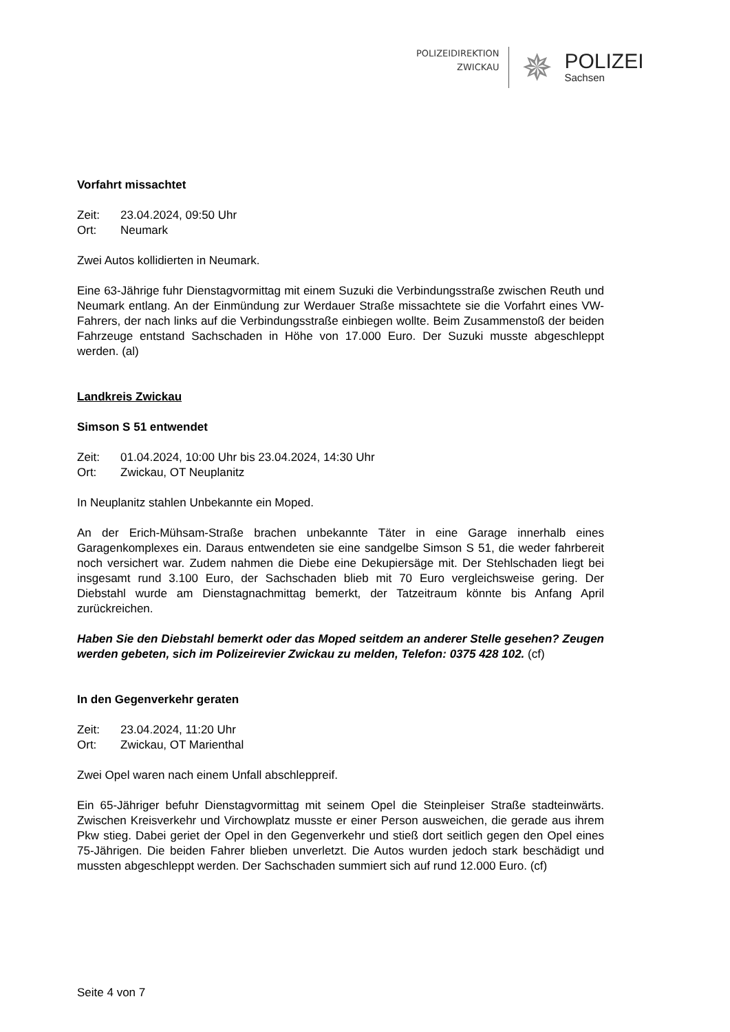POLIZEIDIREKTION
ZWICKAU
✵
POLIZEI
Sachsen
Vorfahrt missachtet
Zeit: 23.04.2024, 09:50 Uhr
Ort: Neumark
Zwei Autos kollidierten in Neumark.
Eine 63-Jährige fuhr Dienstagvormittag mit einem Suzuki die Verbindungsstraße zwischen Reuth und Neumark entlang. An der Einmündung zur Werdauer Straße missachtete sie die Vorfahrt eines VW-Fahrers, der nach links auf die Verbindungsstraße einbiegen wollte. Beim Zusammenstoß der beiden Fahrzeuge entstand Sachschaden in Höhe von 17.000 Euro. Der Suzuki musste abgeschleppt werden. (al)
Landkreis Zwickau
Simson S 51 entwendet
Zeit: 01.04.2024, 10:00 Uhr bis 23.04.2024, 14:30 Uhr
Ort: Zwickau, OT Neuplanitz
In Neuplanitz stahlen Unbekannte ein Moped.
An der Erich-Mühsam-Straße brachen unbekannte Täter in eine Garage innerhalb eines Garagenkomplexes ein. Daraus entwendeten sie eine sandgelbe Simson S 51, die weder fahrbereit noch versichert war. Zudem nahmen die Diebe eine Dekupiersäge mit. Der Stehlschaden liegt bei insgesamt rund 3.100 Euro, der Sachschaden blieb mit 70 Euro vergleichsweise gering. Der Diebstahl wurde am Dienstagnachmittag bemerkt, der Tatzeitraum könnte bis Anfang April zurückreichen.
Haben Sie den Diebstahl bemerkt oder das Moped seitdem an anderer Stelle gesehen? Zeugen werden gebeten, sich im Polizeirevier Zwickau zu melden, Telefon: 0375 428 102. (cf)
In den Gegenverkehr geraten
Zeit: 23.04.2024, 11:20 Uhr
Ort: Zwickau, OT Marienthal
Zwei Opel waren nach einem Unfall abschleppreif.
Ein 65-Jähriger befuhr Dienstagvormittag mit seinem Opel die Steinpleiser Straße stadteinwärts. Zwischen Kreisverkehr und Virchowplatz musste er einer Person ausweichen, die gerade aus ihrem Pkw stieg. Dabei geriet der Opel in den Gegenverkehr und stieß dort seitlich gegen den Opel eines 75-Jährigen. Die beiden Fahrer blieben unverletzt. Die Autos wurden jedoch stark beschädigt und mussten abgeschleppt werden. Der Sachschaden summiert sich auf rund 12.000 Euro. (cf)
Seite 4 von 7